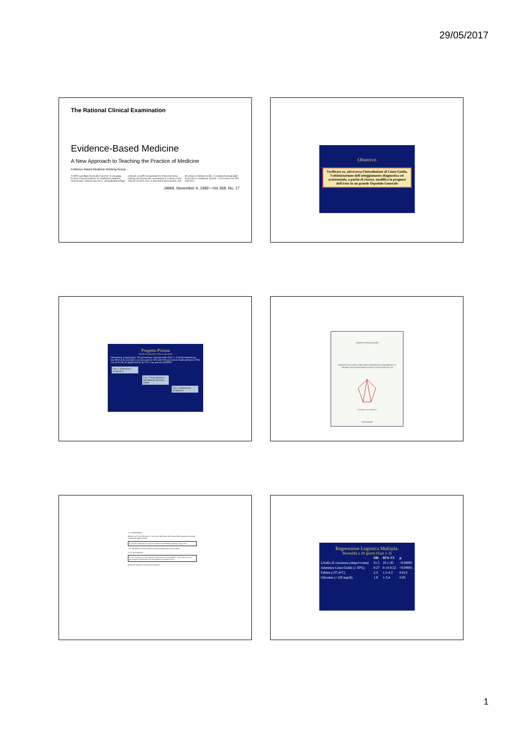29/05/2017
The Rational Clinical Examination
Evidence-Based Medicine
A New Approach to Teaching the Practice of Medicine
Evidence-Based Medicine Working Group
A NEW paradigm for medical practice is emerging. Evidence-based medicine de-emphasizes intuition, unsystematic clinical experience, and pathophysiologic rationale as sufficient grounds for clinical decision making and stresses the examination of evidence from clinical research. dose of phenytoin intravenously and the drug is continued orally. A computed tomographic head scan is completely normal... year is between 43% and 51%...
JAMA, November 4, 1992—Vol 268, No. 17
Obiettivo
Verificare se, attraverso l'introduzione di Linee-Guida, l'ottimizzazione dell'atteggiamento diagnostico ed assistenziale, a parità di risorse, modifica la prognosi dell'ictus in un grande Ospedale Generale
Progetto Prisma
Studio Prospettico Osservazionale
Dimensione campionaria: 195 pazienti per ciascuna delle Fasi 1 e 3 predeterminata per una RRA della mortalità a un mese pari al 13% (dal 33% precedente studio pilota) al 20%) con un livello di significatività del 5% e una potenza dell'80%
Fase 1 Valutazione prospettica
Fase 2 Formulazione e Introduzione di Linee Guida
Fase 3 Valutazione prospettica
AZIENDA OSPEDALIERA
PROPOSTA DI LINEE-GUIDA PER L'APPROCCIO DIAGNOSTICO E TERAPEUTICO DEI PAZIENTI CON ICTUS IN FASE ACUTA
• PROGETTO PRISMA •
I QUADERNI
2.1.3 IPERTERMIA
Recenti studi, alcuni dei quali in vitro, hanno identificato nell'aumento della temperatura corporea un fattore di peggioramento.
E' pertanto fortemente consigliato un attento controllo della temperatura ogni 4 ore.
2.1.4 TROMBOSI VENOSE PROFONDE ED EMBOLIA POLMONARE
2.1.4.1 Anticoagulanti
In tutti i Pazienti con ictus ischemico accertato in cui è prevedibile... nei Pazienti con ictus emorragico la prevenzione con anticoagulanti può essere iniziata...
Per quanto riguarda la Terapia Anticoagulante...
Regressione Logistica Multipla:
Mortalità a 30 giorni (Fasi 1-3)
| | OR | 95% CI | p |
| --- | --- | --- | --- |
| Livello di coscienza (stupor/coma) | 21.5 | 10.1-45 | <0.00001 |
| Aderenza Linee-Guida (≥ 50%) | 0.27 | 0.14-0.52 | <0.00001 |
| Febbre (≥37.4°C) | 2.3 | 1.2-4.3 | 0.013 |
| Glicemia (>120 mg/dl) | 1.8 | 1-3.4 | 0.05 |
1